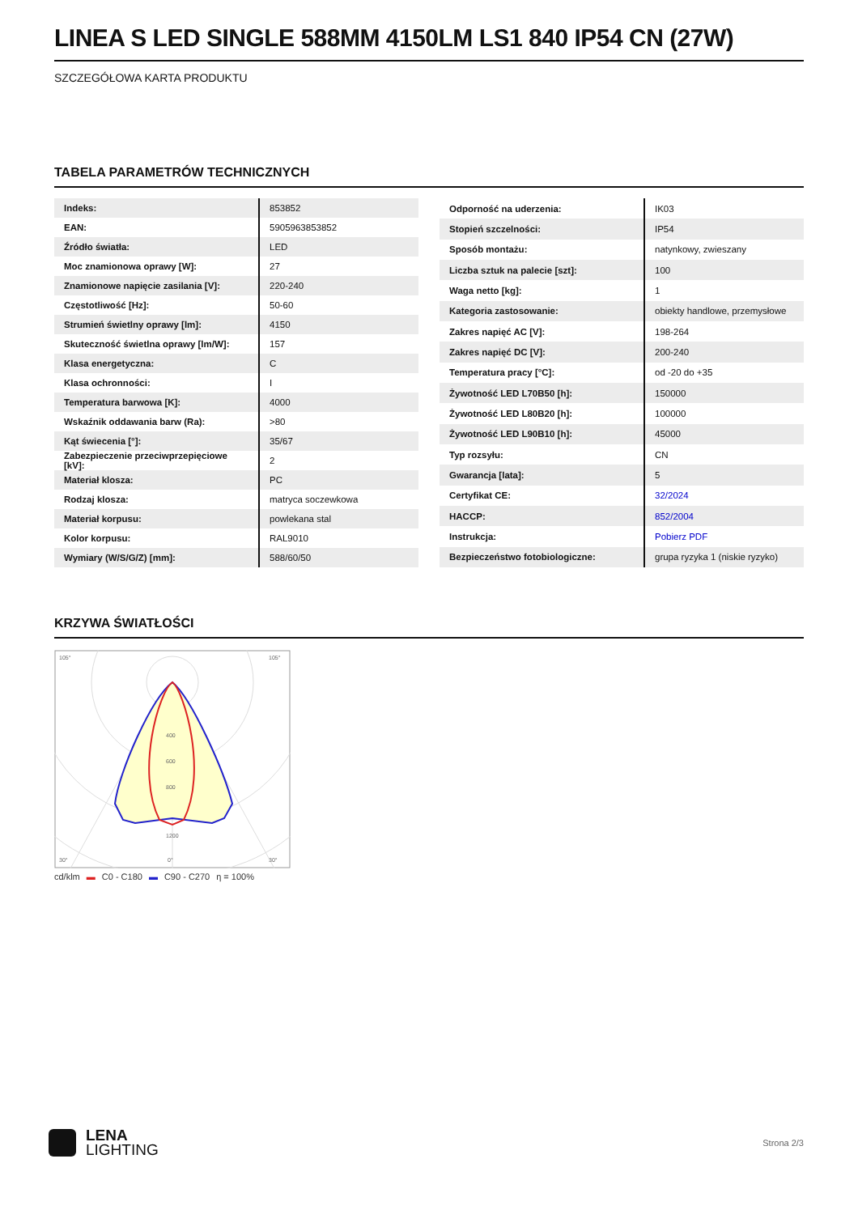LINEA S LED SINGLE 588MM 4150LM LS1 840 IP54 CN (27W)
SZCZEGÓŁOWA KARTA PRODUKTU
TABELA PARAMETRÓW TECHNICZNYCH
| Indeks: | 853852 |
| EAN: | 5905963853852 |
| Źródło światła: | LED |
| Moc znamionowa oprawy [W]: | 27 |
| Znamionowe napięcie zasilania [V]: | 220-240 |
| Częstotliwość [Hz]: | 50-60 |
| Strumień świetlny oprawy [lm]: | 4150 |
| Skuteczność świetlna oprawy [lm/W]: | 157 |
| Klasa energetyczna: | C |
| Klasa ochronności: | I |
| Temperatura barwowa [K]: | 4000 |
| Wskaźnik oddawania barw (Ra): | >80 |
| Kąt świecenia [°]: | 35/67 |
| Zabezpieczenie przeciwprzepięciowe [kV]: | 2 |
| Materiał klosza: | PC |
| Rodzaj klosza: | matryca soczewkowa |
| Materiał korpusu: | powlekana stal |
| Kolor korpusu: | RAL9010 |
| Wymiary (W/S/G/Z) [mm]: | 588/60/50 |
| Odporność na uderzenia: | IK03 |
| Stopień szczelności: | IP54 |
| Sposób montażu: | natynkowy, zwieszany |
| Liczba sztuk na palecie [szt]: | 100 |
| Waga netto [kg]: | 1 |
| Kategoria zastosowanie: | obiekty handlowe, przemysłowe |
| Zakres napięć AC [V]: | 198-264 |
| Zakres napięć DC [V]: | 200-240 |
| Temperatura pracy [°C]: | od -20 do +35 |
| Żywotność LED L70B50 [h]: | 150000 |
| Żywotność LED L80B20 [h]: | 100000 |
| Żywotność LED L90B10 [h]: | 45000 |
| Typ rozsyłu: | CN |
| Gwarancja [lata]: | 5 |
| Certyfikat CE: | 32/2024 |
| HACCP: | 852/2004 |
| Instrukcja: | Pobierz PDF |
| Bezpieczeństwo fotobiologiczne: | grupa ryzyka 1 (niskie ryzyko) |
KRZYWA ŚWIATŁOŚCI
400
600
800
1200
105°
105°
30°
0°
30°
cd/klm ▬ C0 - C180 ▬ C90 - C270 η = 100%
LENA
LIGHTING
Strona 2/3